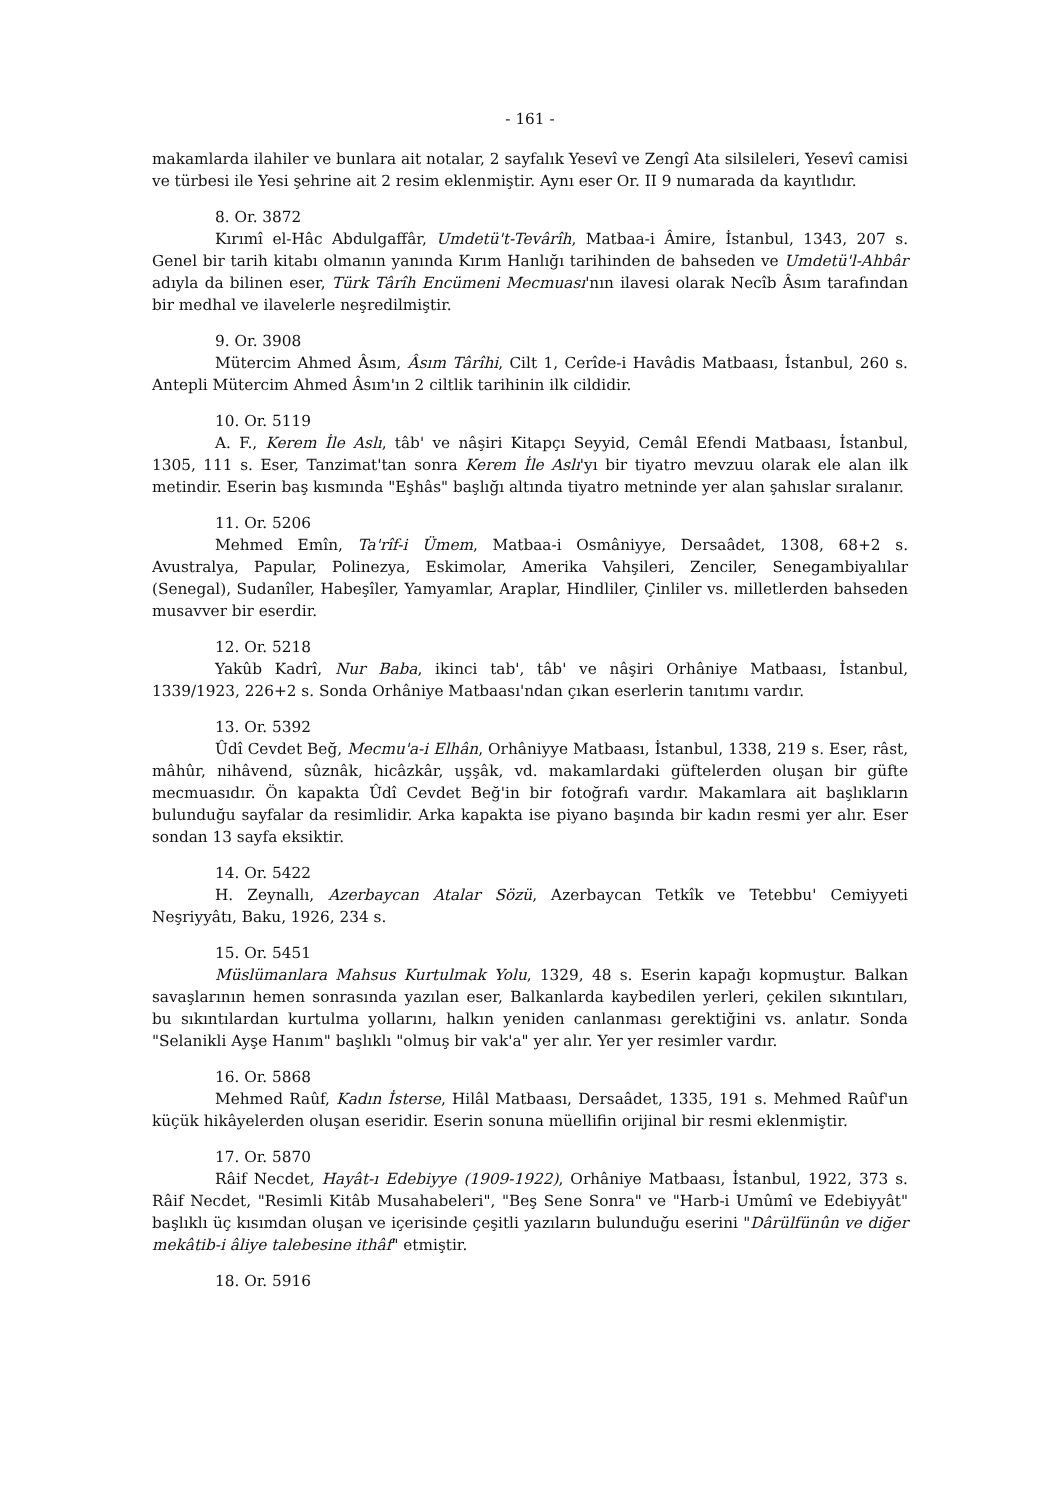- 161 -
makamlarda ilahiler ve bunlara ait notalar, 2 sayfalık Yesevî ve Zengî Ata silsileleri, Yesevî camisi ve türbesi ile Yesi şehrine ait 2 resim eklenmiştir. Aynı eser Or. II 9 numarada da kayıtlıdır.
8. Or. 3872
Kırımî el-Hâc Abdulgaffâr, Umdetü't-Tevârîh, Matbaa-i Âmire, İstanbul, 1343, 207 s. Genel bir tarih kitabı olmanın yanında Kırım Hanlığı tarihinden de bahseden ve Umdetü'l-Ahbâr adıyla da bilinen eser, Türk Târîh Encümeni Mecmuası'nın ilavesi olarak Necîb Âsım tarafından bir medhal ve ilavelerle neşredilmiştir.
9. Or. 3908
Mütercim Ahmed Âsım, Âsım Târîhi, Cilt 1, Cerîde-i Havâdis Matbaası, İstanbul, 260 s. Antepli Mütercim Ahmed Âsım'ın 2 ciltlik tarihinin ilk cildidir.
10. Or. 5119
A. F., Kerem İle Aslı, tâb' ve nâşiri Kitapçı Seyyid, Cemâl Efendi Matbaası, İstanbul, 1305, 111 s. Eser, Tanzimat'tan sonra Kerem İle Aslı'yı bir tiyatro mevzuu olarak ele alan ilk metindir. Eserin baş kısmında "Eşhâs" başlığı altında tiyatro metninde yer alan şahıslar sıralanır.
11. Or. 5206
Mehmed Emîn, Ta'rîf-i Ümem, Matbaa-i Osmâniyye, Dersaâdet, 1308, 68+2 s. Avustralya, Papular, Polinezya, Eskimolar, Amerika Vahşileri, Zenciler, Senegambiyalılar (Senegal), Sudanîler, Habeşîler, Yamyamlar, Araplar, Hindliler, Çinliler vs. milletlerden bahseden musavver bir eserdir.
12. Or. 5218
Yakûb Kadrî, Nur Baba, ikinci tab', tâb' ve nâşiri Orhâniye Matbaası, İstanbul, 1339/1923, 226+2 s. Sonda Orhâniye Matbaası'ndan çıkan eserlerin tanıtımı vardır.
13. Or. 5392
Ûdî Cevdet Beğ, Mecmu'a-i Elhân, Orhâniyye Matbaası, İstanbul, 1338, 219 s. Eser, râst, mâhûr, nihâvend, sûznâk, hicâzkâr, uşşâk, vd. makamlardaki güftelerden oluşan bir güfte mecmuasıdır. Ön kapakta Ûdî Cevdet Beğ'in bir fotoğrafı vardır. Makamlara ait başlıkların bulunduğu sayfalar da resimlidir. Arka kapakta ise piyano başında bir kadın resmi yer alır. Eser sondan 13 sayfa eksiktir.
14. Or. 5422
H. Zeynallı, Azerbaycan Atalar Sözü, Azerbaycan Tetkîk ve Tetebbu' Cemiyyeti Neşriyyâtı, Baku, 1926, 234 s.
15. Or. 5451
Müslümanlara Mahsus Kurtulmak Yolu, 1329, 48 s. Eserin kapağı kopmuştur. Balkan savaşlarının hemen sonrasında yazılan eser, Balkanlarda kaybedilen yerleri, çekilen sıkıntıları, bu sıkıntılardan kurtulma yollarını, halkın yeniden canlanması gerektiğini vs. anlatır. Sonda "Selanikli Ayşe Hanım" başlıklı "olmuş bir vak'a" yer alır. Yer yer resimler vardır.
16. Or. 5868
Mehmed Raûf, Kadın İsterse, Hilâl Matbaası, Dersaâdet, 1335, 191 s. Mehmed Raûf'un küçük hikâyelerden oluşan eseridir. Eserin sonuna müellifin orijinal bir resmi eklenmiştir.
17. Or. 5870
Râif Necdet, Hayât-ı Edebiyye (1909-1922), Orhâniye Matbaası, İstanbul, 1922, 373 s. Râif Necdet, "Resimli Kitâb Musahabeleri", "Beş Sene Sonra" ve "Harb-i Umûmî ve Edebiyyât" başlıklı üç kısımdan oluşan ve içerisinde çeşitli yazıların bulunduğu eserini "Dârülfünûn ve diğer mekâtib-i âliye talebesine ithâf" etmiştir.
18. Or. 5916